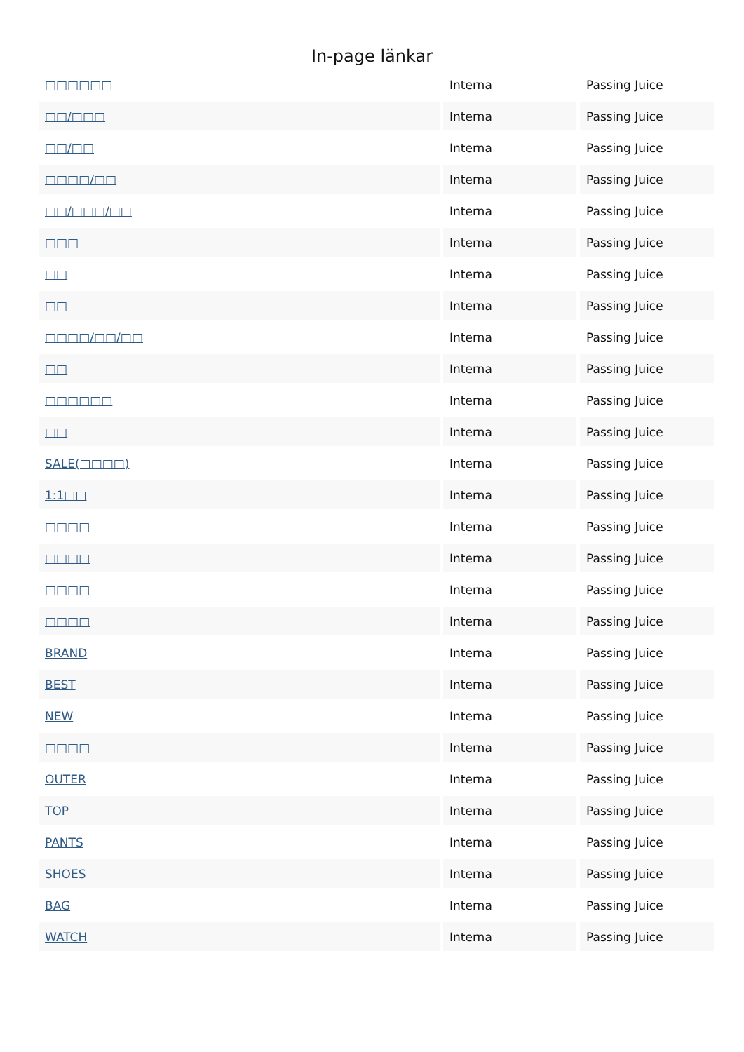In-page länkar
| □□□□□□ | Interna | Passing Juice |
| □□/□□□ | Interna | Passing Juice |
| □□/□□ | Interna | Passing Juice |
| □□□□/□□ | Interna | Passing Juice |
| □□/□□□/□□ | Interna | Passing Juice |
| □□□ | Interna | Passing Juice |
| □□ | Interna | Passing Juice |
| □□ | Interna | Passing Juice |
| □□□□/□□/□□ | Interna | Passing Juice |
| □□ | Interna | Passing Juice |
| □□□□□□ | Interna | Passing Juice |
| □□ | Interna | Passing Juice |
| SALE(□□□□) | Interna | Passing Juice |
| 1:1□□ | Interna | Passing Juice |
| □□□□ | Interna | Passing Juice |
| □□□□ | Interna | Passing Juice |
| □□□□ | Interna | Passing Juice |
| □□□□ | Interna | Passing Juice |
| BRAND | Interna | Passing Juice |
| BEST | Interna | Passing Juice |
| NEW | Interna | Passing Juice |
| □□□□ | Interna | Passing Juice |
| OUTER | Interna | Passing Juice |
| TOP | Interna | Passing Juice |
| PANTS | Interna | Passing Juice |
| SHOES | Interna | Passing Juice |
| BAG | Interna | Passing Juice |
| WATCH | Interna | Passing Juice |